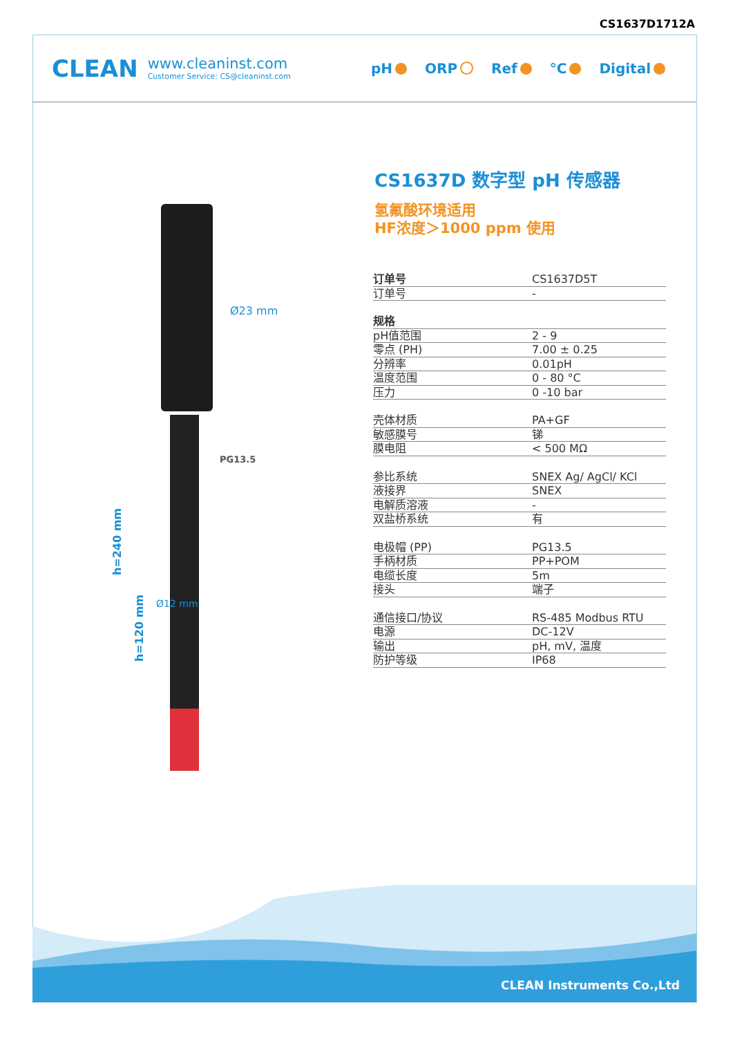CS1637D1712A
CLEAN
www.cleaninst.com
Customer Service: CS@cleaninst.com
pH ORP Ref °C Digital
Ø23 mm
PG13.5
h=240 mm
h=120 mm
Ø12 mm
CS1637D 数字型 pH 传感器
氢氟酸环境适用
HF浓度＞1000 ppm 使用
| 订单号 | CS1637D5T |
| 订单号 | - |
| 规格 | |
| pH值范围 | 2 - 9 |
| 零点 (PH) | 7.00 ± 0.25 |
| 分辨率 | 0.01pH |
| 温度范围 | 0 - 80 °C |
| 压力 | 0 -10 bar |
| 壳体材质 | PA+GF |
| 敏感膜号 | 锑 |
| 膜电阻 | < 500 MΩ |
| 参比系统 | SNEX Ag/ AgCl/ KCl |
| 液接界 | SNEX |
| 电解质溶液 | - |
| 双盐桥系统 | 有 |
| 电极帽 (PP) | PG13.5 |
| 手柄材质 | PP+POM |
| 电缆长度 | 5m |
| 接头 | 端子 |
| 通信接口/协议 | RS-485 Modbus RTU |
| 电源 | DC-12V |
| 输出 | pH, mV, 温度 |
| 防护等级 | IP68 |
CLEAN Instruments Co.,Ltd